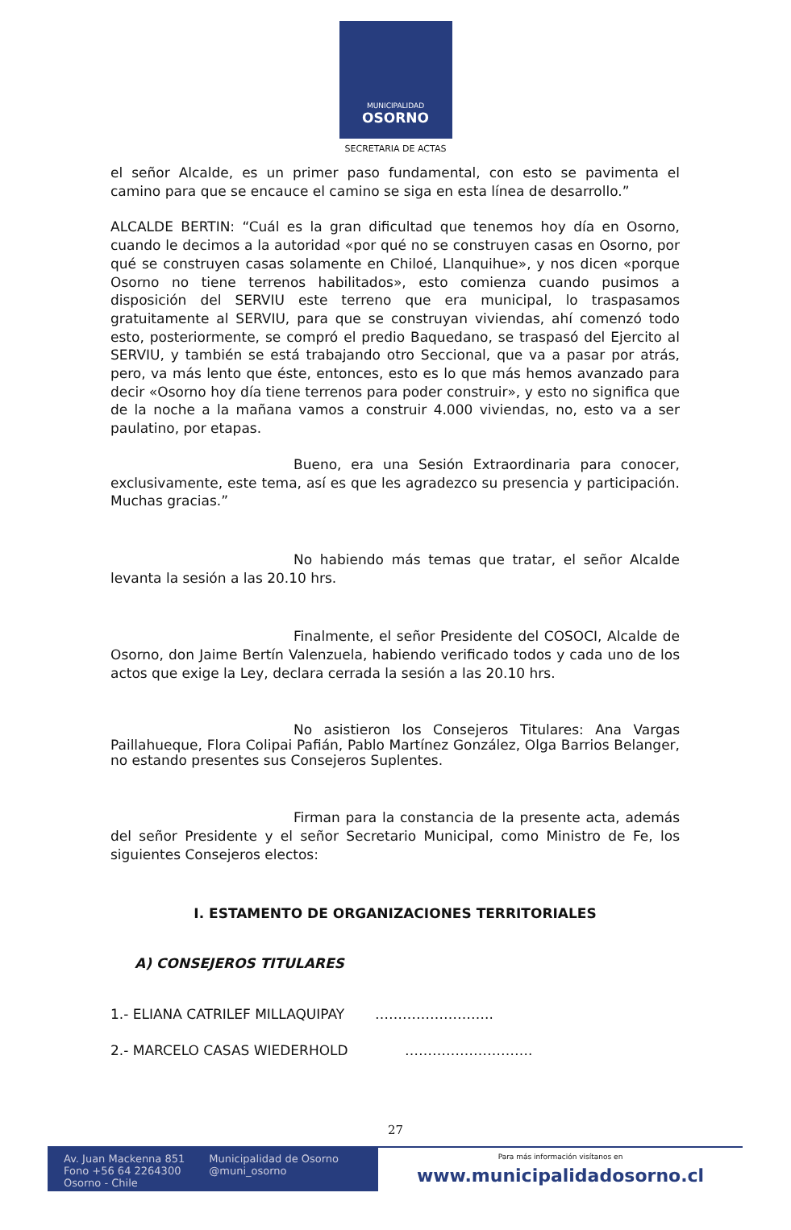MUNICIPALIDAD
OSORNO
SECRETARIA DE ACTAS
el señor Alcalde, es un primer paso fundamental, con esto se pavimenta el camino para que se encauce el camino se siga en esta línea de desarrollo.”
ALCALDE BERTIN: “Cuál es la gran dificultad que tenemos hoy día en Osorno, cuando le decimos a la autoridad «por qué no se construyen casas en Osorno, por qué se construyen casas solamente en Chiloé, Llanquihue», y nos dicen «porque Osorno no tiene terrenos habilitados», esto comienza cuando pusimos a disposición del SERVIU este terreno que era municipal, lo traspasamos gratuitamente al SERVIU, para que se construyan viviendas, ahí comenzó todo esto, posteriormente, se compró el predio Baquedano, se traspasó del Ejercito al SERVIU, y también se está trabajando otro Seccional, que va a pasar por atrás, pero, va más lento que éste, entonces, esto es lo que más hemos avanzado para decir «Osorno hoy día tiene terrenos para poder construir», y esto no significa que de la noche a la mañana vamos a construir 4.000 viviendas, no, esto va a ser paulatino, por etapas.
Bueno, era una Sesión Extraordinaria para conocer, exclusivamente, este tema, así es que les agradezco su presencia y participación. Muchas gracias.”
No habiendo más temas que tratar, el señor Alcalde levanta la sesión a las 20.10 hrs.
Finalmente, el señor Presidente del COSOCI, Alcalde de Osorno, don Jaime Bertín Valenzuela, habiendo verificado todos y cada uno de los actos que exige la Ley, declara cerrada la sesión a las 20.10 hrs.
No asistieron los Consejeros Titulares: Ana Vargas Paillahueque, Flora Colipai Pafián, Pablo Martínez González, Olga Barrios Belanger, no estando presentes sus Consejeros Suplentes.
Firman para la constancia de la presente acta, además del señor Presidente y el señor Secretario Municipal, como Ministro de Fe, los siguientes Consejeros electos:
I. ESTAMENTO DE ORGANIZACIONES TERRITORIALES
A) CONSEJEROS TITULARES
1.- ELIANA CATRILEF MILLAQUIPAY ……………………..
2.- MARCELO CASAS WIEDERHOLD ……………………….
27
Av. Juan Mackenna 851
Fono +56 64 2264300
Osorno - Chile
Municipalidad de Osorno
@muni_osorno
Para más información visítanos en
www.municipalidadosorno.cl